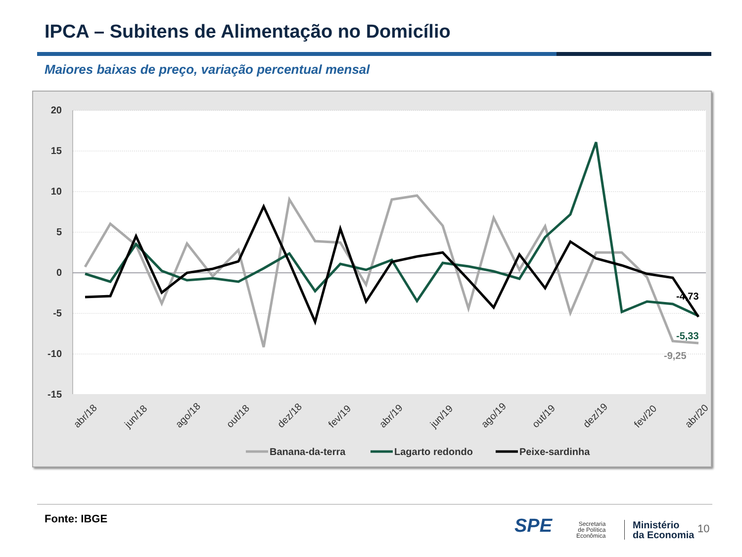IPCA – Subitens de Alimentação no Domicílio
Maiores baixas de preço, variação percentual mensal
20
15
10
5
0
-5
-10
-15
-4,73
-5,33
-9,25
abr/18
jun/18
ago/18
out/18
dez/18
fev/19
abr/19
jun/19
ago/19
out/19
dez/19
fev/20
abr/20
Banana-da-terra
Lagarto redondo
Peixe-sardinha
Fonte: IBGE SPE
Secretaria
de Política
Econômica
Ministério
da Economia
10